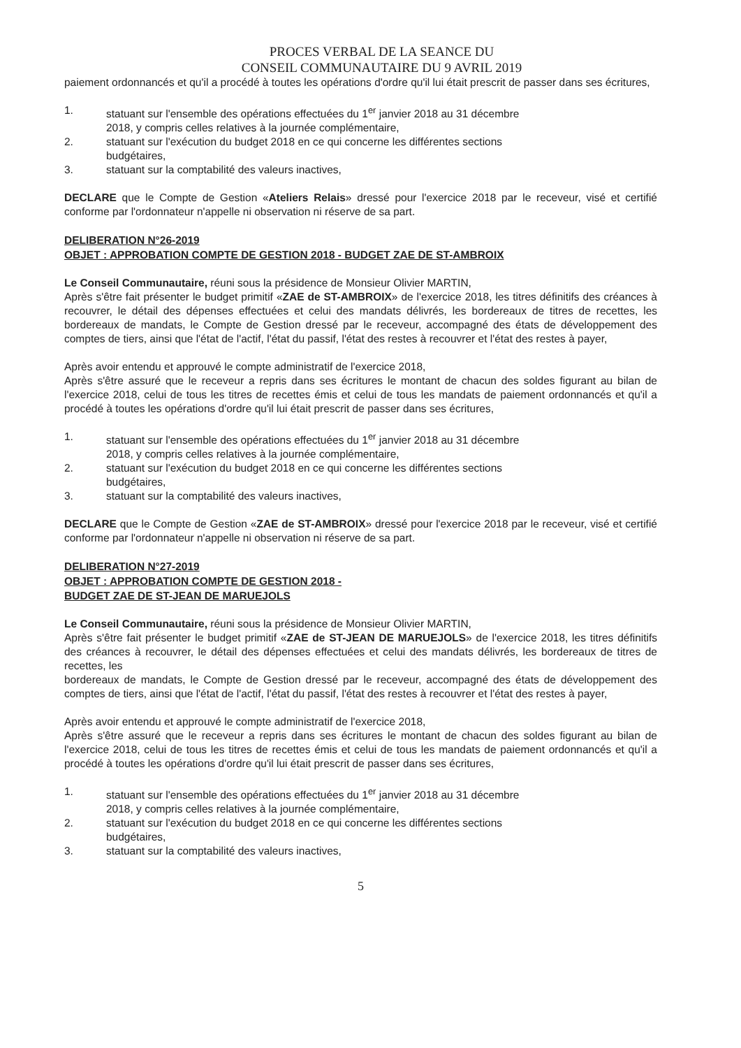PROCES VERBAL DE LA SEANCE DU
CONSEIL COMMUNAUTAIRE DU 9 AVRIL 2019
paiement ordonnancés et qu'il a procédé à toutes les opérations d'ordre qu'il lui était prescrit de passer dans ses écritures,
1. statuant sur l'ensemble des opérations effectuées du 1<sup>er</sup> janvier 2018 au 31 décembre 2018, y compris celles relatives à la journée complémentaire,
2. statuant sur l'exécution du budget 2018 en ce qui concerne les différentes sections budgétaires,
3. statuant sur la comptabilité des valeurs inactives,
DECLARE que le Compte de Gestion «Ateliers Relais» dressé pour l'exercice 2018 par le receveur, visé et certifié conforme par l'ordonnateur n'appelle ni observation ni réserve de sa part.
DELIBERATION N°26-2019
OBJET : APPROBATION COMPTE DE GESTION 2018 - BUDGET ZAE DE ST-AMBROIX
Le Conseil Communautaire, réuni sous la présidence de Monsieur Olivier MARTIN,
Après s'être fait présenter le budget primitif «ZAE de ST-AMBROIX» de l'exercice 2018, les titres définitifs des créances à recouvrer, le détail des dépenses effectuées et celui des mandats délivrés, les bordereaux de titres de recettes, les bordereaux de mandats, le Compte de Gestion dressé par le receveur, accompagné des états de développement des comptes de tiers, ainsi que l'état de l'actif, l'état du passif, l'état des restes à recouvrer et l'état des restes à payer,
Après avoir entendu et approuvé le compte administratif de l'exercice 2018,
Après s'être assuré que le receveur a repris dans ses écritures le montant de chacun des soldes figurant au bilan de l'exercice 2018, celui de tous les titres de recettes émis et celui de tous les mandats de paiement ordonnancés et qu'il a procédé à toutes les opérations d'ordre qu'il lui était prescrit de passer dans ses écritures,
1. statuant sur l'ensemble des opérations effectuées du 1<sup>er</sup> janvier 2018 au 31 décembre 2018, y compris celles relatives à la journée complémentaire,
2. statuant sur l'exécution du budget 2018 en ce qui concerne les différentes sections budgétaires,
3. statuant sur la comptabilité des valeurs inactives,
DECLARE que le Compte de Gestion «ZAE de ST-AMBROIX» dressé pour l'exercice 2018 par le receveur, visé et certifié conforme par l'ordonnateur n'appelle ni observation ni réserve de sa part.
DELIBERATION N°27-2019
OBJET : APPROBATION COMPTE DE GESTION 2018 -
BUDGET ZAE DE ST-JEAN DE MARUEJOLS
Le Conseil Communautaire, réuni sous la présidence de Monsieur Olivier MARTIN,
Après s'être fait présenter le budget primitif «ZAE de ST-JEAN DE MARUEJOLS» de l'exercice 2018, les titres définitifs des créances à recouvrer, le détail des dépenses effectuées et celui des mandats délivrés, les bordereaux de titres de recettes, les
bordereaux de mandats, le Compte de Gestion dressé par le receveur, accompagné des états de développement des comptes de tiers, ainsi que l'état de l'actif, l'état du passif, l'état des restes à recouvrer et l'état des restes à payer,
Après avoir entendu et approuvé le compte administratif de l'exercice 2018,
Après s'être assuré que le receveur a repris dans ses écritures le montant de chacun des soldes figurant au bilan de l'exercice 2018, celui de tous les titres de recettes émis et celui de tous les mandats de paiement ordonnancés et qu'il a procédé à toutes les opérations d'ordre qu'il lui était prescrit de passer dans ses écritures,
1. statuant sur l'ensemble des opérations effectuées du 1<sup>er</sup> janvier 2018 au 31 décembre 2018, y compris celles relatives à la journée complémentaire,
2. statuant sur l'exécution du budget 2018 en ce qui concerne les différentes sections budgétaires,
3. statuant sur la comptabilité des valeurs inactives,
5